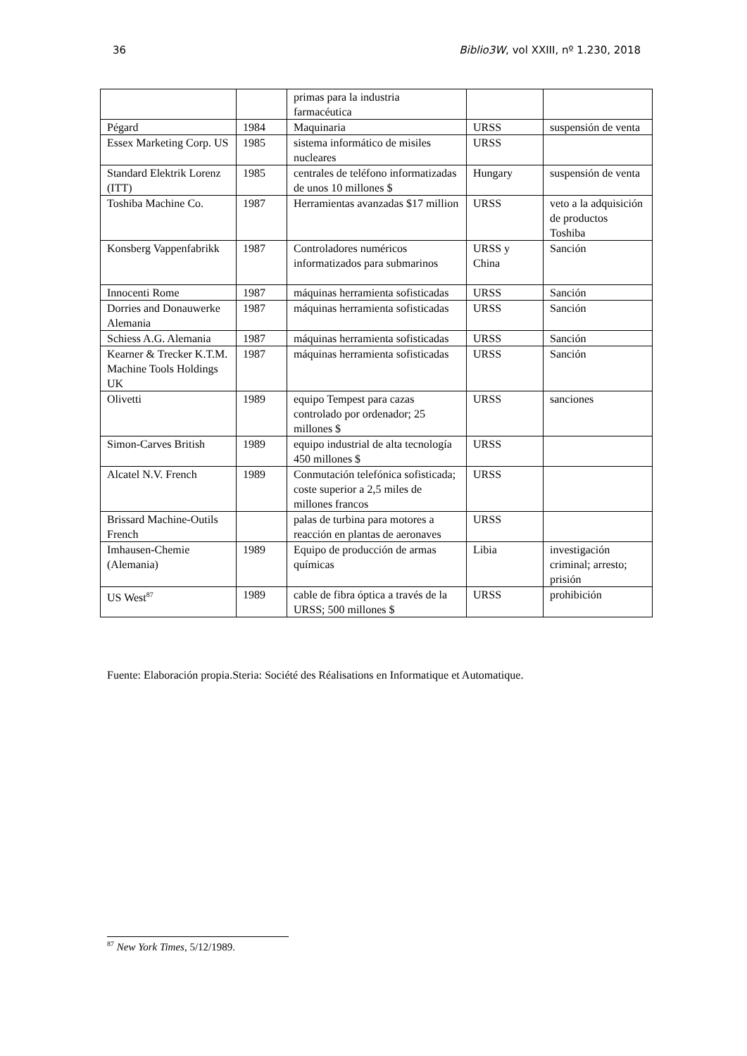36 Biblio3W, vol XXIII, nº 1.230, 2018
| | | primas para la industria farmacéutica | | |
| Pégard | 1984 | Maquinaria | URSS | suspensión de venta |
| Essex Marketing Corp. US | 1985 | sistema informático de misiles nucleares | URSS | |
| Standard Elektrik Lorenz (ITT) | 1985 | centrales de teléfono informatizadas de unos 10 millones $ | Hungary | suspensión de venta |
| Toshiba Machine Co. | 1987 | Herramientas avanzadas $17 million | URSS | veto a la adquisición de productos Toshiba |
| Konsberg Vappenfabrikk | 1987 | Controladores numéricos informatizados para submarinos | URSS y China | Sanción |
| Innocenti Rome | 1987 | máquinas herramienta sofisticadas | URSS | Sanción |
| Dorries and Donauwerke Alemania | 1987 | máquinas herramienta sofisticadas | URSS | Sanción |
| Schiess A.G. Alemania | 1987 | máquinas herramienta sofisticadas | URSS | Sanción |
| Kearner & Trecker K.T.M. Machine Tools Holdings UK | 1987 | máquinas herramienta sofisticadas | URSS | Sanción |
| Olivetti | 1989 | equipo Tempest para cazas controlado por ordenador; 25 millones $ | URSS | sanciones |
| Simon-Carves British | 1989 | equipo industrial de alta tecnología 450 millones $ | URSS | |
| Alcatel N.V. French | 1989 | Conmutación telefónica sofisticada; coste superior a 2,5 miles de millones francos | URSS | |
| Brissard Machine-Outils French | | palas de turbina para motores a reacción en plantas de aeronaves | URSS | |
| Imhausen-Chemie (Alemania) | 1989 | Equipo de producción de armas químicas | Libia | investigación criminal; arresto; prisión |
| US West<sup>87</sup> | 1989 | cable de fibra óptica a través de la URSS; 500 millones $ | URSS | prohibición |
Fuente: Elaboración propia.Steria: Société des Réalisations en Informatique et Automatique.
<sup>87</sup> New York Times, 5/12/1989.